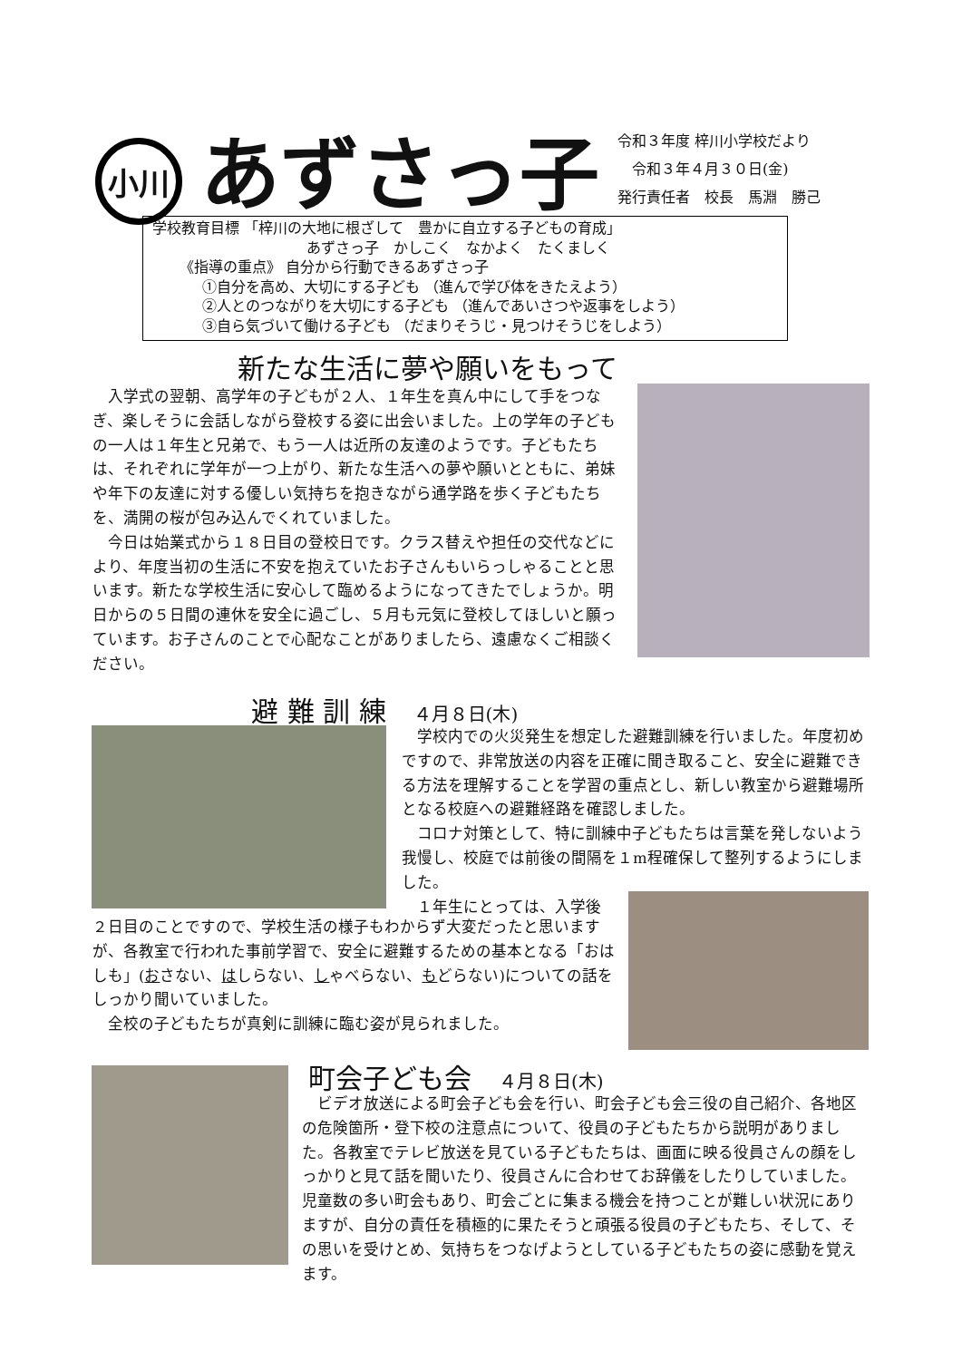小川
あずさっ子
令和３年度 梓川小学校だより
　令和３年４月３０日(金)
発行責任者　校長　馬淵　勝己
学校教育目標 「梓川の大地に根ざして　豊かに自立する子どもの育成」
あずさっ子　かしこく　なかよく　たくましく
《指導の重点》 自分から行動できるあずさっ子
①自分を高め、大切にする子ども （進んで学び体をきたえよう）
②人とのつながりを大切にする子ども （進んであいさつや返事をしよう）
③自ら気づいて働ける子ども （だまりそうじ・見つけそうじをしよう）
新たな生活に夢や願いをもって
　入学式の翌朝、高学年の子どもが２人、１年生を真ん中にして手をつなぎ、楽しそうに会話しながら登校する姿に出会いました。上の学年の子どもの一人は１年生と兄弟で、もう一人は近所の友達のようです。子どもたちは、それぞれに学年が一つ上がり、新たな生活への夢や願いとともに、弟妹や年下の友達に対する優しい気持ちを抱きながら通学路を歩く子どもたちを、満開の桜が包み込んでくれていました。
　今日は始業式から１８日目の登校日です。クラス替えや担任の交代などにより、年度当初の生活に不安を抱えていたお子さんもいらっしゃることと思います。新たな学校生活に安心して臨めるようになってきたでしょうか。明日からの５日間の連休を安全に過ごし、５月も元気に登校してほしいと願っています。お子さんのことで心配なことがありましたら、遠慮なくご相談ください。
避 難 訓 練　４月８日(木)
　学校内での火災発生を想定した避難訓練を行いました。年度初めですので、非常放送の内容を正確に聞き取ること、安全に避難できる方法を理解することを学習の重点とし、新しい教室から避難場所となる校庭への避難経路を確認しました。
　コロナ対策として、特に訓練中子どもたちは言葉を発しないよう我慢し、校庭では前後の間隔を１m程確保して整列するようにしました。
　１年生にとっては、入学後
２日目のことですので、学校生活の様子もわからず大変だったと思いますが、各教室で行われた事前学習で、安全に避難するための基本となる「おはしも」(おさない、はしらない、しゃべらない、もどらない)についての話をしっかり聞いていました。
　全校の子どもたちが真剣に訓練に臨む姿が見られました。
町会子ども会　４月８日(木)
　ビデオ放送による町会子ども会を行い、町会子ども会三役の自己紹介、各地区の危険箇所・登下校の注意点について、役員の子どもたちから説明がありました。各教室でテレビ放送を見ている子どもたちは、画面に映る役員さんの顔をしっかりと見て話を聞いたり、役員さんに合わせてお辞儀をしたりしていました。児童数の多い町会もあり、町会ごとに集まる機会を持つことが難しい状況にありますが、自分の責任を積極的に果たそうと頑張る役員の子どもたち、そして、その思いを受けとめ、気持ちをつなげようとしている子どもたちの姿に感動を覚えます。